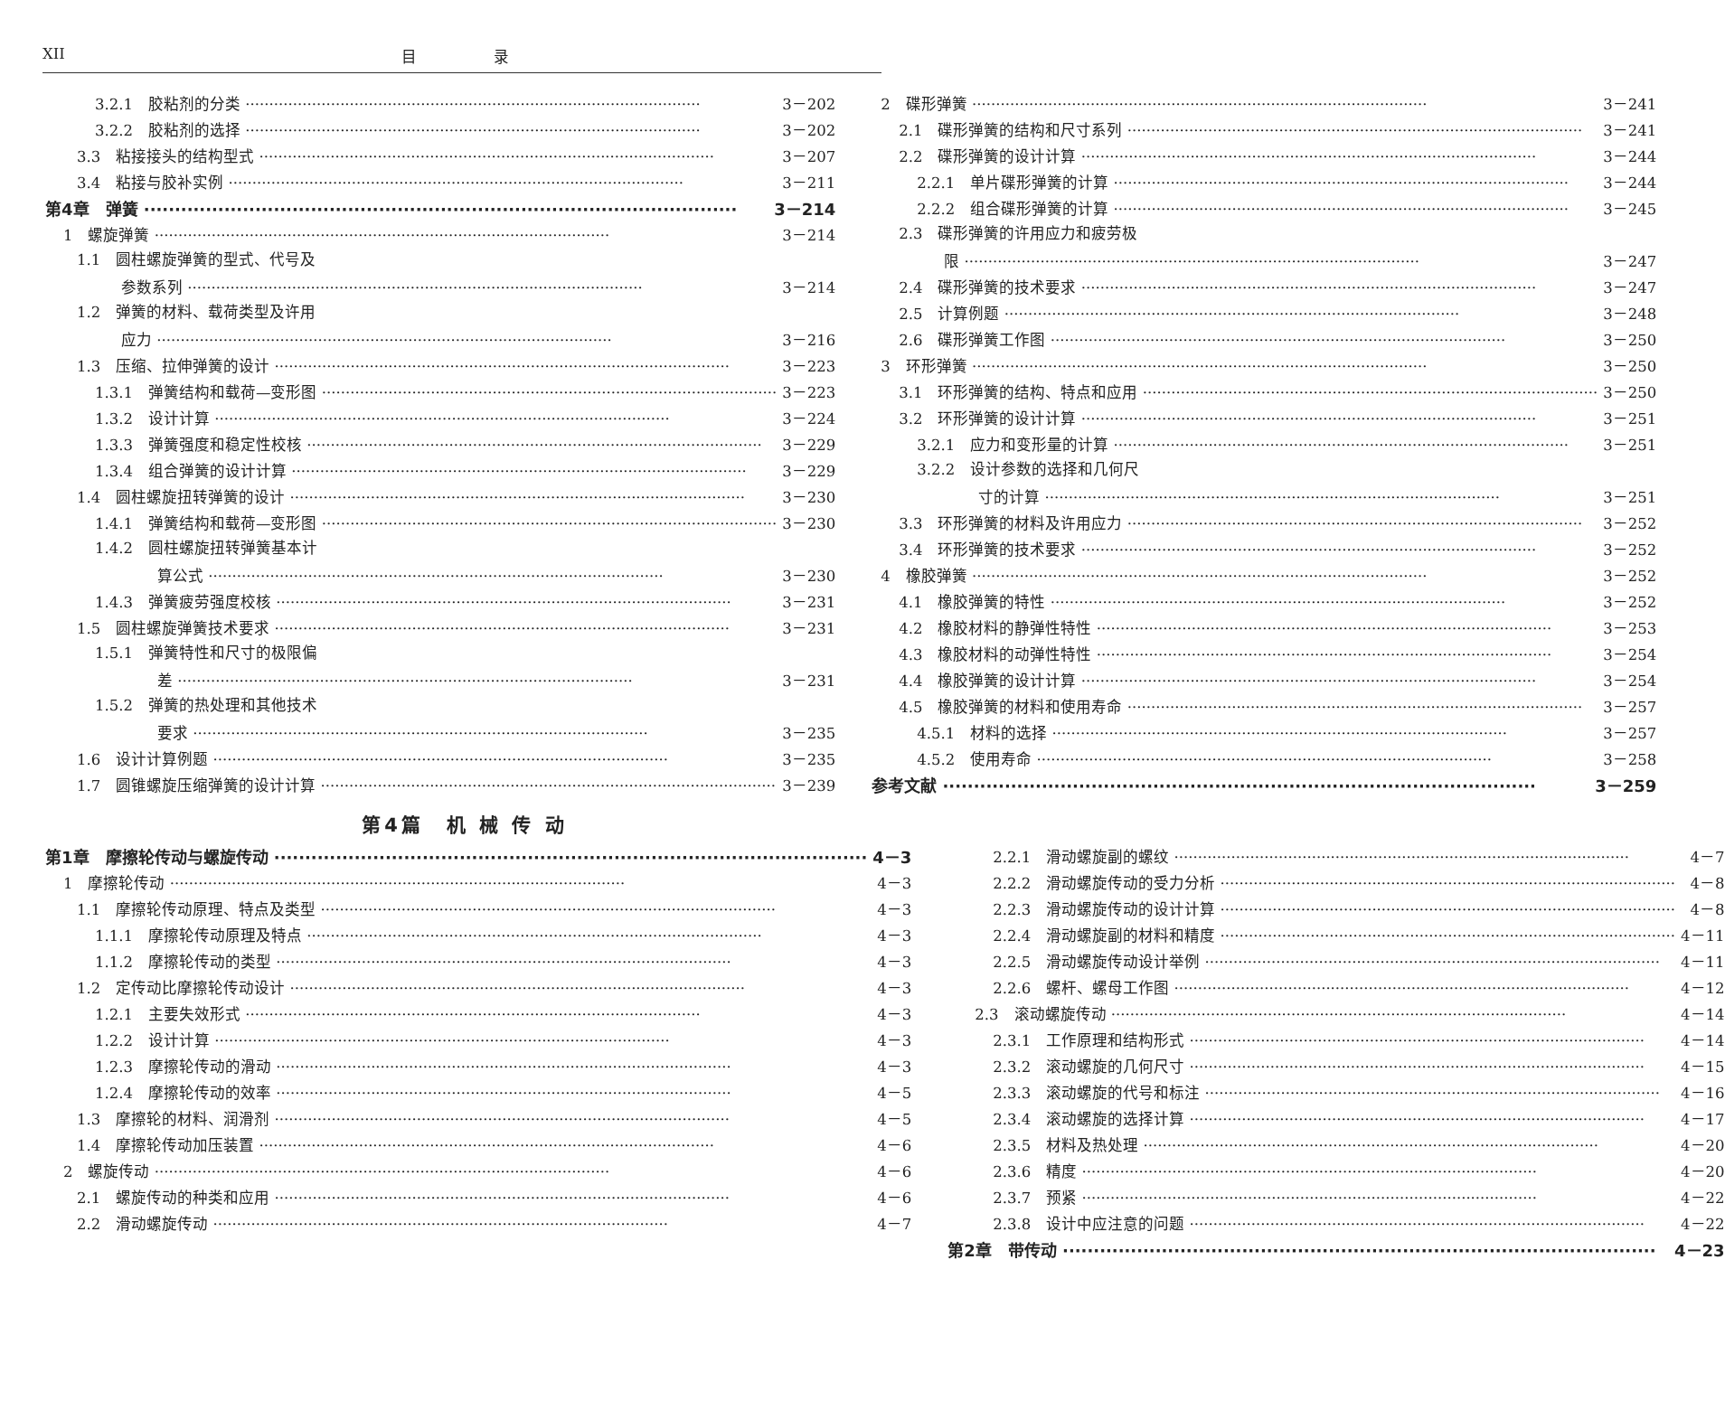XII 目 录
3.2.1　胶粘剂的分类 3－202
3.2.2　胶粘剂的选择 3－202
3.3　粘接接头的结构型式 3－207
3.4　粘接与胶补实例 3－211
第4章　弹簧 3－214
1　螺旋弹簧 3－214
1.1　圆柱螺旋弹簧的型式、代号及
参数系列 3－214
1.2　弹簧的材料、载荷类型及许用
应力 3－216
1.3　压缩、拉伸弹簧的设计 3－223
1.3.1　弹簧结构和载荷—变形图 3－223
1.3.2　设计计算 3－224
1.3.3　弹簧强度和稳定性校核 3－229
1.3.4　组合弹簧的设计计算 3－229
1.4　圆柱螺旋扭转弹簧的设计 3－230
1.4.1　弹簧结构和载荷—变形图 3－230
1.4.2　圆柱螺旋扭转弹簧基本计
算公式 3－230
1.4.3　弹簧疲劳强度校核 3－231
1.5　圆柱螺旋弹簧技术要求 3－231
1.5.1　弹簧特性和尺寸的极限偏
差 3－231
1.5.2　弹簧的热处理和其他技术
要求 3－235
1.6　设计计算例题 3－235
1.7　圆锥螺旋压缩弹簧的设计计算 3－239
2　碟形弹簧 3－241
2.1　碟形弹簧的结构和尺寸系列 3－241
2.2　碟形弹簧的设计计算 3－244
2.2.1　单片碟形弹簧的计算 3－244
2.2.2　组合碟形弹簧的计算 3－245
2.3　碟形弹簧的许用应力和疲劳极
限 3－247
2.4　碟形弹簧的技术要求 3－247
2.5　计算例题 3－248
2.6　碟形弹簧工作图 3－250
3　环形弹簧 3－250
3.1　环形弹簧的结构、特点和应用 3－250
3.2　环形弹簧的设计计算 3－251
3.2.1　应力和变形量的计算 3－251
3.2.2　设计参数的选择和几何尺
寸的计算 3－251
3.3　环形弹簧的材料及许用应力 3－252
3.4　环形弹簧的技术要求 3－252
4　橡胶弹簧 3－252
4.1　橡胶弹簧的特性 3－252
4.2　橡胶材料的静弹性特性 3－253
4.3　橡胶材料的动弹性特性 3－254
4.4　橡胶弹簧的设计计算 3－254
4.5　橡胶弹簧的材料和使用寿命 3－257
4.5.1　材料的选择 3－257
4.5.2　使用寿命 3－258
参考文献 3－259
第4篇　机 械 传 动
第1章　摩擦轮传动与螺旋传动 4－3
1　摩擦轮传动 4－3
1.1　摩擦轮传动原理、特点及类型 4－3
1.1.1　摩擦轮传动原理及特点 4－3
1.1.2　摩擦轮传动的类型 4－3
1.2　定传动比摩擦轮传动设计 4－3
1.2.1　主要失效形式 4－3
1.2.2　设计计算 4－3
1.2.3　摩擦轮传动的滑动 4－3
1.2.4　摩擦轮传动的效率 4－5
1.3　摩擦轮的材料、润滑剂 4－5
1.4　摩擦轮传动加压装置 4－6
2　螺旋传动 4－6
2.1　螺旋传动的种类和应用 4－6
2.2　滑动螺旋传动 4－7
2.2.1　滑动螺旋副的螺纹 4－7
2.2.2　滑动螺旋传动的受力分析 4－8
2.2.3　滑动螺旋传动的设计计算 4－8
2.2.4　滑动螺旋副的材料和精度 4－11
2.2.5　滑动螺旋传动设计举例 4－11
2.2.6　螺杆、螺母工作图 4－12
2.3　滚动螺旋传动 4－14
2.3.1　工作原理和结构形式 4－14
2.3.2　滚动螺旋的几何尺寸 4－15
2.3.3　滚动螺旋的代号和标注 4－16
2.3.4　滚动螺旋的选择计算 4－17
2.3.5　材料及热处理 4－20
2.3.6　精度 4－20
2.3.7　预紧 4－22
2.3.8　设计中应注意的问题 4－22
第2章　带传动 4－23